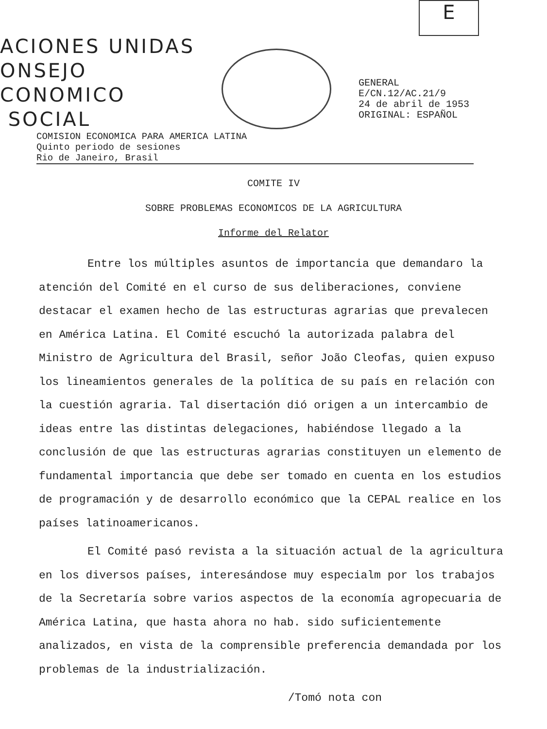E
ACIONES UNIDAS
ONSEJO
CONOMICO
SOCIAL
GENERAL
E/CN.12/AC.21/9
24 de abril de 1953
ORIGINAL: ESPAÑOL
COMISION ECONOMICA PARA AMERICA LATINA
Quinto periodo de sesiones
Rio de Janeiro, Brasil
COMITE IV
SOBRE PROBLEMAS ECONOMICOS DE LA AGRICULTURA
Informe del Relator
Entre los múltiples asuntos de importancia que demandaro la atención del Comité en el curso de sus deliberaciones, conviene destacar el examen hecho de las estructuras agrarias que prevalecen en América Latina. El Comité escuchó la autorizada palabra del Ministro de Agricultura del Brasil, señor João Cleofas, quien expuso los lineamientos generales de la política de su país en relación con la cuestión agraria. Tal disertación dió origen a un intercambio de ideas entre las distintas delegaciones, habiéndose llegado a la conclusión de que las estructuras agrarias constituyen un elemento de fundamental importancia que debe ser tomado en cuenta en los estudios de programación y de desarrollo económico que la CEPAL realice en los países latinoamericanos.
El Comité pasó revista a la situación actual de la agricultura en los diversos países, interesándose muy especialm por los trabajos de la Secretaría sobre varios aspectos de la economía agropecuaria de América Latina, que hasta ahora no hab. sido suficientemente analizados, en vista de la comprensible preferencia demandada por los problemas de la industrialización.
/Tomó nota con